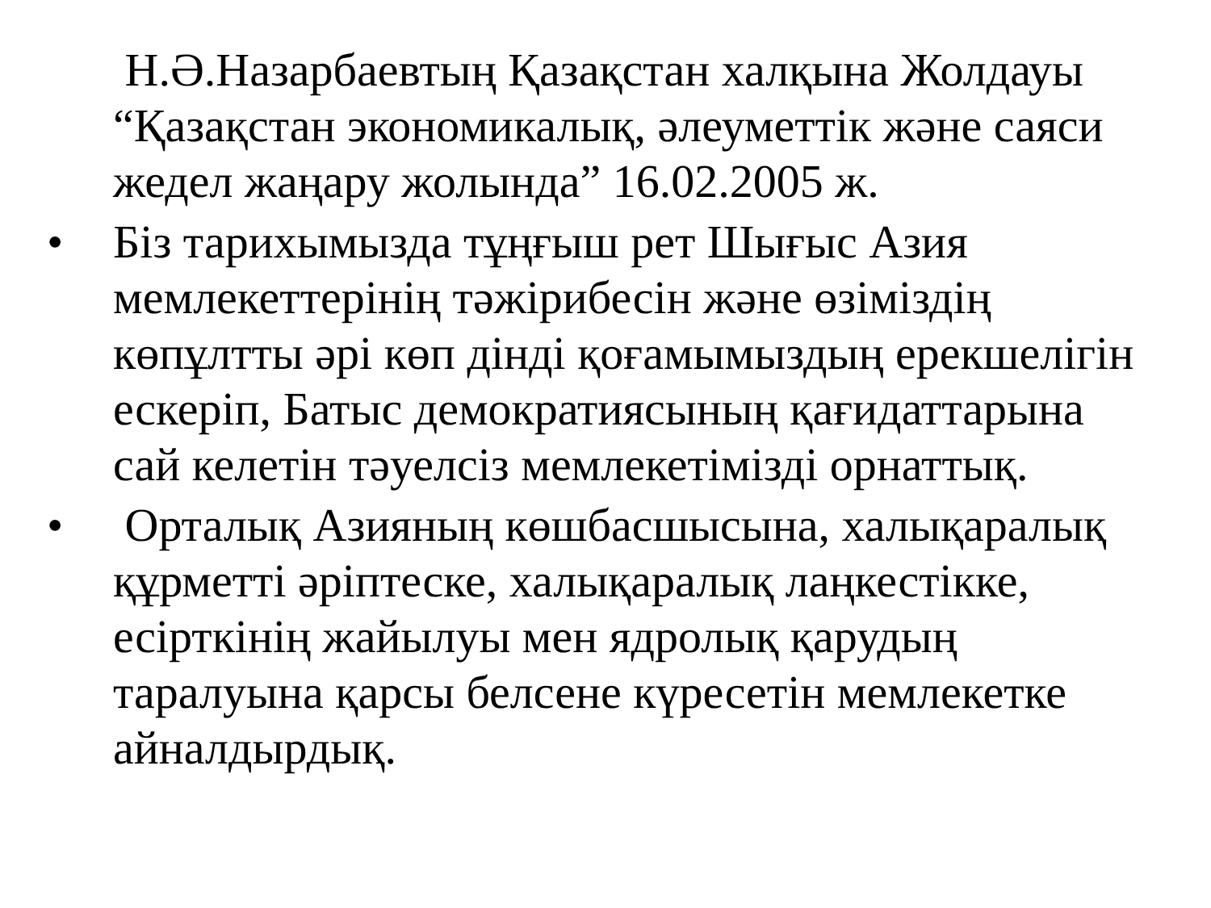Н.Ә.Назарбаевтың Қазақстан халқына Жолдауы “Қазақстан экономикалық, әлеуметтік және саяси жедел жаңару жолында” 16.02.2005 ж.
• Біз тарихымызда тұңғыш рет Шығыс Азия мемлекеттерінің тәжірибесін және өзіміздің көпұлтты әрі көп дінді қоғамымыздың ерекшелігін ескеріп, Батыс демократиясының қағидаттарына сай келетін тәуелсіз мемлекетімізді орнаттық.
• Орталық Азияның көшбасшысына, халықаралық құрметті әріптеске, халықаралық лаңкестікке, есірткінің жайылуы мен ядролық қарудың таралуына қарсы белсене күресетін мемлекетке айналдырдық.